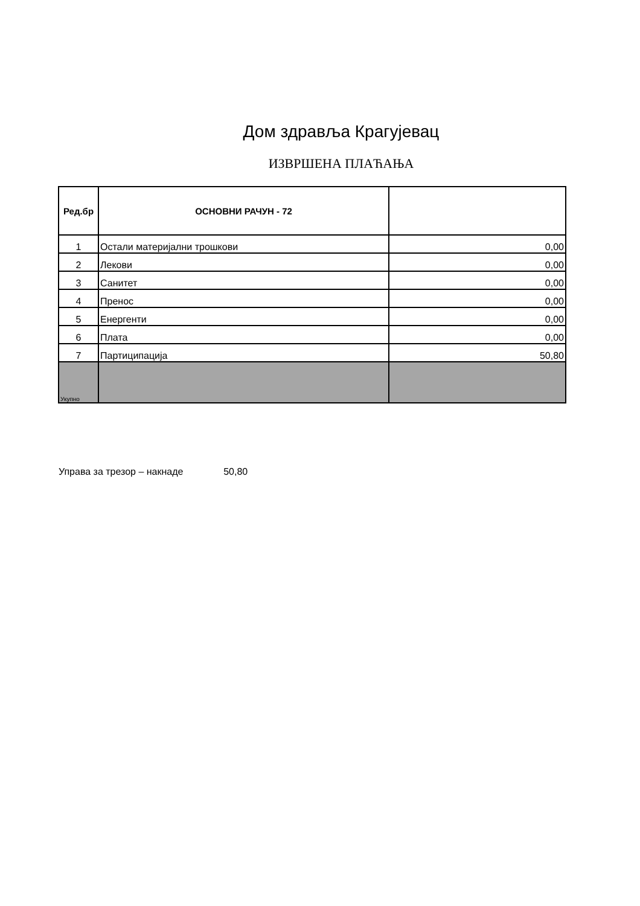Дом здравља Крагујевац
ИЗВРШЕНА ПЛАЋАЊА
| Ред.бр | ОСНОВНИ РАЧУН - 72 | |
| --- | --- | --- |
| 1 | Остали материјални трошкови | 0,00 |
| 2 | Лекови | 0,00 |
| 3 | Санитет | 0,00 |
| 4 | Пренос | 0,00 |
| 5 | Енергенти | 0,00 |
| 6 | Плата | 0,00 |
| 7 | Партиципација | 50,80 |
| Укупно | | |
Управа за трезор – накнаде 50,80